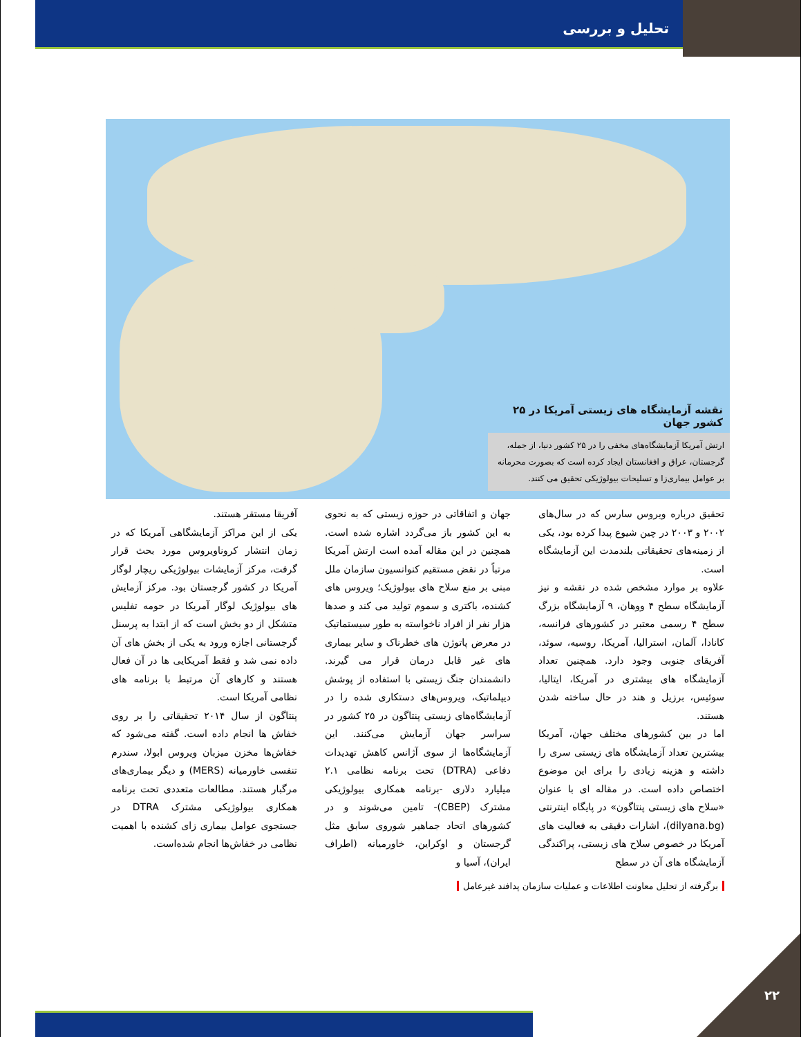تحلیل و بررسی
نقشه آزمایشگاه های زیستی آمریکا در ۲۵ کشور جهان
ارتش آمریکا آزمایشگاه‌های مخفی را در ۲۵ کشور دنیا، از جمله، گرجستان، عراق و افغانستان ایجاد کرده است که بصورت محرمانه بر عوامل بیماری‌زا و تسلیحات بیولوژیکی تحقیق می کنند.
تحقیق درباره ویروس سارس که در سال‌های ۲۰۰۲ و ۲۰۰۳ در چین شیوع پیدا کرده بود، یکی از زمینه‌های تحقیقاتی بلندمدت این آزمایشگاه است.
علاوه بر موارد مشخص شده در نقشه و نیز آزمایشگاه سطح ۴ ووهان، ۹ آزمایشگاه بزرگ سطح ۴ رسمی معتبر در کشورهای فرانسه، کانادا، آلمان، استرالیا، آمریکا، روسیه، سوئد، آفریقای جنوبی وجود دارد. همچنین تعداد آزمایشگاه های بیشتری در آمریکا، ایتالیا، سوئیس، برزیل و هند در حال ساخته شدن هستند.
اما در بین کشورهای مختلف جهان، آمریکا بیشترین تعداد آزمایشگاه های زیستی سری را داشته و هزینه زیادی را برای این موضوع اختصاص داده است. در مقاله ای با عنوان «سلاح های زیستی پنتاگون» در پایگاه اینترنتی (dilyana.bg)، اشارات دقیقی به فعالیت های آمریکا در خصوص سلاح های زیستی، پراکندگی آزمایشگاه های آن در سطح
جهان و اتفاقاتی در حوزه زیستی که به نحوی به این کشور باز می‌گردد اشاره شده است. همچنین در این مقاله آمده است ارتش آمریکا مرتباً در نقض مستقیم کنوانسیون سازمان ملل مبنی بر منع سلاح های بیولوژیک؛ ویروس های کشنده، باکتری و سموم تولید می کند و صدها هزار نفر از افراد ناخواسته به طور سیستماتیک در معرض پاتوژن های خطرناک و سایر بیماری های غیر قابل درمان قرار می گیرند. دانشمندان جنگ زیستی با استفاده از پوشش دیپلماتیک، ویروس‌های دستکاری شده را در آزمایشگاه‌های زیستی پنتاگون در ۲۵ کشور در سراسر جهان آزمایش می‌کنند. این آزمایشگاه‌ها از سوی آژانس کاهش تهدیدات دفاعی (DTRA) تحت برنامه نظامی ۲.۱ میلیارد دلاری -برنامه همکاری بیولوژیکی مشترک (CBEP)- تامین می‌شوند و در کشورهای اتحاد جماهیر شوروی سابق مثل گرجستان و اوکراین، خاورمیانه (اطراف ایران)، آسیا و
آفریقا مستقر هستند.
یکی از این مراکز آزمایشگاهی آمریکا که در زمان انتشار کروناویروس مورد بحث قرار گرفت، مرکز آزمایشات بیولوژیکی ریچار لوگار آمریکا در کشور گرجستان بود. مرکز آزمایش های بیولوژیک لوگار آمریکا در حومه تفلیس متشکل از دو بخش است که از ابتدا به پرسنل گرجستانی اجازه ورود به یکی از بخش های آن داده نمی شد و فقط آمریکایی ها در آن فعال هستند و کارهای آن مرتبط با برنامه های نظامی آمریکا است.
پنتاگون از سال ۲۰۱۴ تحقیقاتی را بر روی خفاش ها انجام داده است. گفته می‌شود که خفاش‌ها مخزن میزبان ویروس ابولا، سندرم تنفسی خاورمیانه (MERS) و دیگر بیماری‌های مرگبار هستند. مطالعات متعددی تحت برنامه همکاری بیولوژیکی مشترک DTRA در جستجوی عوامل بیماری زای کشنده با اهمیت نظامی در خفاش‌ها انجام شده‌است.
برگرفته از تحلیل معاونت اطلاعات و عملیات سازمان پدافند غیرعامل
۲۲